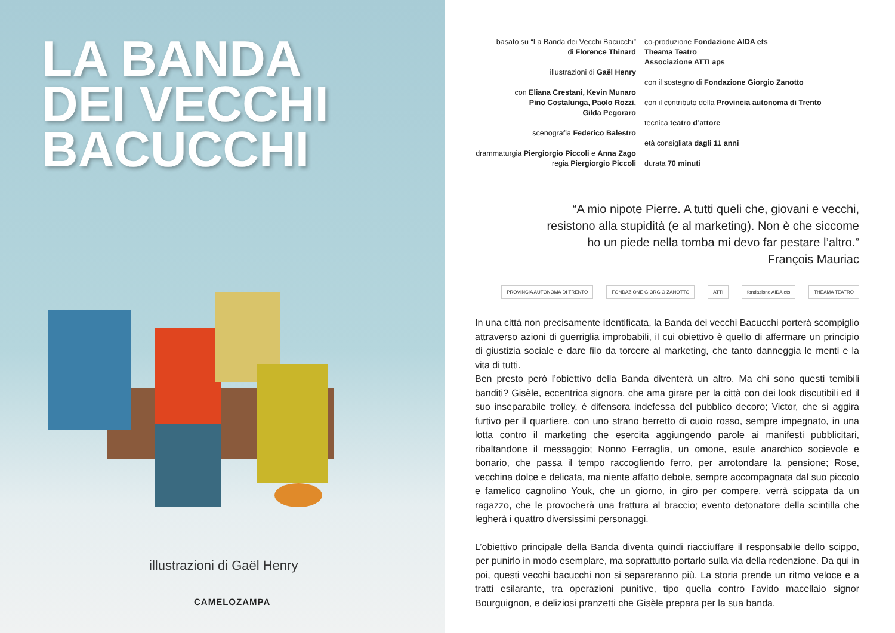LA BANDA
DEI VECCHI
BACUCCHI
illustrazioni di Gaël Henry
CAMELOZAMPA
basato su “La Banda dei Vecchi Bacucchi”
di Florence Thinard
illustrazioni di Gaël Henry
con Eliana Crestani, Kevin Munaro
Pino Costalunga, Paolo Rozzi,
Gilda Pegoraro
scenografia Federico Balestro
drammaturgia Piergiorgio Piccoli e Anna Zago
regia Piergiorgio Piccoli
co-produzione Fondazione AIDA ets
Theama Teatro
Associazione ATTI aps
con il sostegno di Fondazione Giorgio Zanotto
con il contributo della Provincia autonoma di Trento
tecnica teatro d’attore
età consigliata dagli 11 anni
durata 70 minuti
“A mio nipote Pierre. A tutti queli che, giovani e vecchi,
resistono alla stupidità (e al marketing). Non è che siccome
ho un piede nella tomba mi devo far pestare l’altro.”
François Mauriac
PROVINCIA AUTONOMA DI TRENTO FONDAZIONE GIORGIO ZANOTTO ATTI fondazione AIDA ets THEAMA TEATRO
In una città non precisamente identificata, la Banda dei vecchi Bacucchi porterà scompiglio attraverso azioni di guerriglia improbabili, il cui obiettivo è quello di affermare un principio di giustizia sociale e dare filo da torcere al marketing, che tanto danneggia le menti e la vita di tutti.
Ben presto però l’obiettivo della Banda diventerà un altro. Ma chi sono questi temibili banditi? Gisèle, eccentrica signora, che ama girare per la città con dei look discutibili ed il suo inseparabile trolley, è difensora indefessa del pubblico decoro; Victor, che si aggira furtivo per il quartiere, con uno strano berretto di cuoio rosso, sempre impegnato, in una lotta contro il marketing che esercita aggiungendo parole ai manifesti pubblicitari, ribaltandone il messaggio; Nonno Ferraglia, un omone, esule anarchico socievole e bonario, che passa il tempo raccogliendo ferro, per arrotondare la pensione; Rose, vecchina dolce e delicata, ma niente affatto debole, sempre accompagnata dal suo piccolo e famelico cagnolino Youk, che un giorno, in giro per compere, verrà scippata da un ragazzo, che le provocherà una frattura al braccio; evento detonatore della scintilla che legherà i quattro diversissimi personaggi.
L’obiettivo principale della Banda diventa quindi riacciuffare il responsabile dello scippo, per punirlo in modo esemplare, ma soprattutto portarlo sulla via della redenzione. Da qui in poi, questi vecchi bacucchi non si separeranno più. La storia prende un ritmo veloce e a tratti esilarante, tra operazioni punitive, tipo quella contro l’avido macellaio signor Bourguignon, e deliziosi pranzetti che Gisèle prepara per la sua banda.